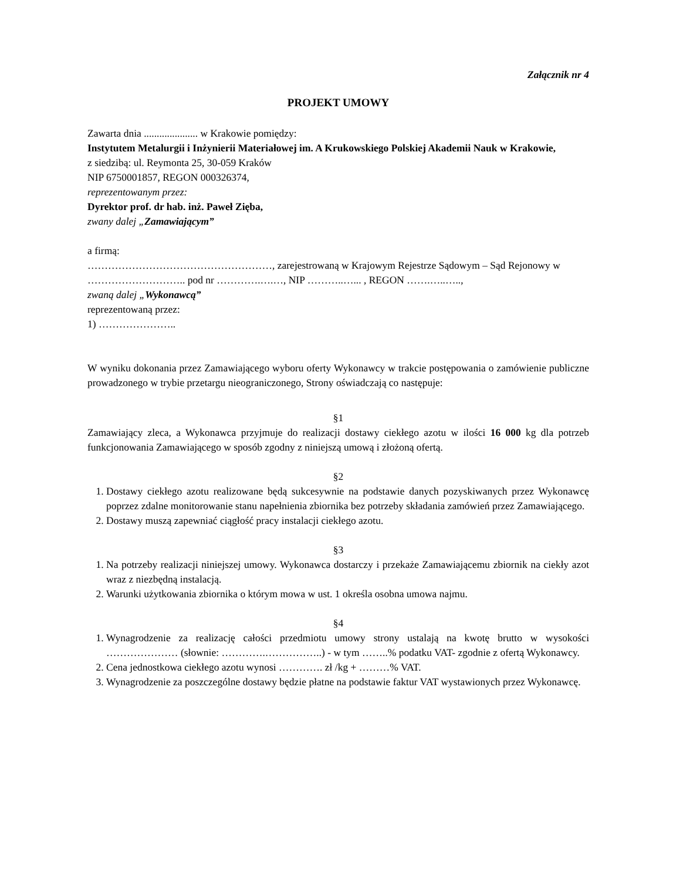Załącznik nr 4
PROJEKT UMOWY
Zawarta dnia ..................... w Krakowie pomiędzy:
Instytutem Metalurgii i Inżynierii Materiałowej im. A Krukowskiego Polskiej Akademii Nauk w Krakowie,
z siedzibą: ul. Reymonta 25, 30-059 Kraków
NIP 6750001857, REGON 000326374,
reprezentowanym przez:
Dyrektor prof. dr hab. inż. Paweł Zięba,
zwany dalej „Zamawiającym”
a firmą:
………………………………………………, zarejestrowaną w Krajowym Rejestrze Sądowym – Sąd Rejonowy w ……………………….. pod nr ………….….…, NIP ………..…... , REGON …….…..…..,
zwaną dalej „Wykonawcą”
reprezentowaną przez:
1) …………………..
W wyniku dokonania przez Zamawiającego wyboru oferty Wykonawcy w trakcie postępowania o zamówienie publiczne prowadzonego w trybie przetargu nieograniczonego, Strony oświadczają co następuje:
§1
Zamawiający zleca, a Wykonawca przyjmuje do realizacji dostawy ciekłego azotu w ilości 16 000 kg dla potrzeb funkcjonowania Zamawiającego w sposób zgodny z niniejszą umową i złożoną ofertą.
§2
1. Dostawy ciekłego azotu realizowane będą sukcesywnie na podstawie danych pozyskiwanych przez Wykonawcę poprzez zdalne monitorowanie stanu napełnienia zbiornika bez potrzeby składania zamówień przez Zamawiającego.
2. Dostawy muszą zapewniać ciągłość pracy instalacji ciekłego azotu.
§3
1. Na potrzeby realizacji niniejszej umowy. Wykonawca dostarczy i przekaże Zamawiającemu zbiornik na ciekły azot wraz z niezbędną instalacją.
2. Warunki użytkowania zbiornika o którym mowa w ust. 1 określa osobna umowa najmu.
§4
1. Wynagrodzenie za realizację całości przedmiotu umowy strony ustalają na kwotę brutto w wysokości ………………… (słownie: ………….……………..) - w tym ……..% podatku VAT- zgodnie z ofertą Wykonawcy.
2. Cena jednostkowa ciekłego azotu wynosi …………. zł /kg + ………% VAT.
3. Wynagrodzenie za poszczególne dostawy będzie płatne na podstawie faktur VAT wystawionych przez Wykonawcę.